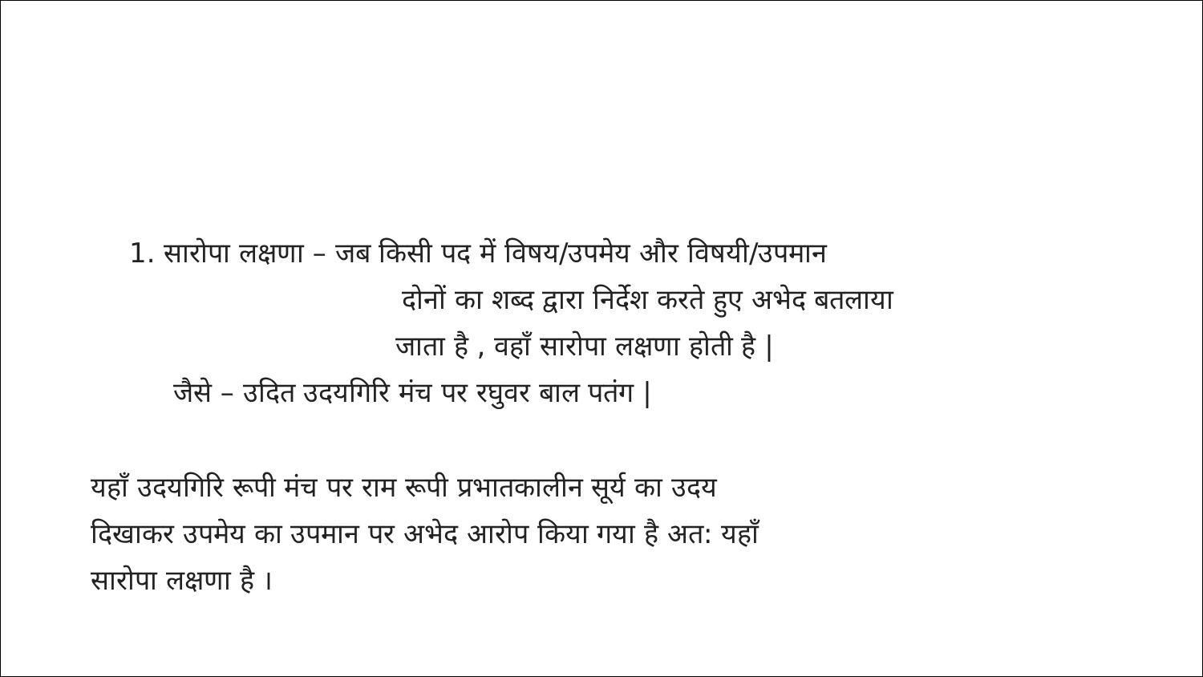1. सारोपा लक्षणा – जब किसी पद में विषय/उपमेय और विषयी/उपमान
दोनों का शब्द द्वारा निर्देश करते हुए अभेद बतलाया
जाता है , वहाँ सारोपा लक्षणा होती है |
जैसे – उदित उदयगिरि मंच पर रघुवर बाल पतंग |
यहाँ उदयगिरि रूपी मंच पर राम रूपी प्रभातकालीन सूर्य का उदय
दिखाकर उपमेय का उपमान पर अभेद आरोप किया गया है अत: यहाँ
सारोपा लक्षणा है ।